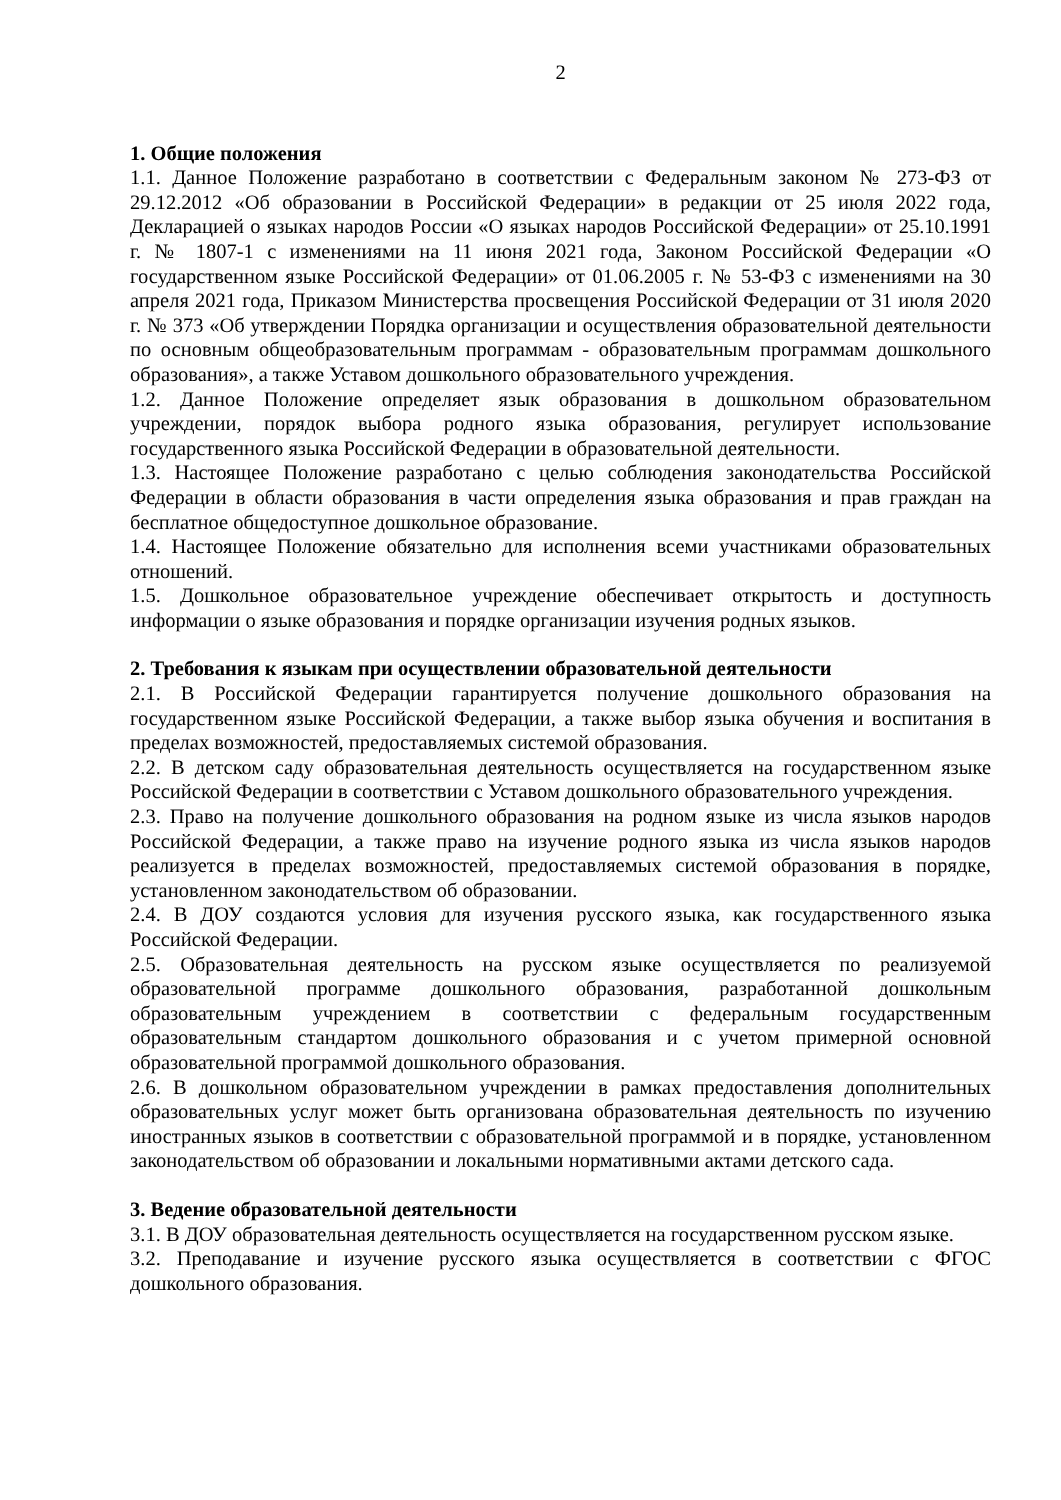2
1. Общие положения
1.1. Данное Положение разработано в соответствии с Федеральным законом № 273-ФЗ от 29.12.2012 «Об образовании в Российской Федерации» в редакции от 25 июля 2022 года, Декларацией о языках народов России «О языках народов Российской Федерации» от 25.10.1991 г. № 1807-1 с изменениями на 11 июня 2021 года, Законом Российской Федерации «О государственном языке Российской Федерации» от 01.06.2005 г. № 53-ФЗ с изменениями на 30 апреля 2021 года, Приказом Министерства просвещения Российской Федерации от 31 июля 2020 г. № 373 «Об утверждении Порядка организации и осуществления образовательной деятельности по основным общеобразовательным программам - образовательным программам дошкольного образования», а также Уставом дошкольного образовательного учреждения.
1.2. Данное Положение определяет язык образования в дошкольном образовательном учреждении, порядок выбора родного языка образования, регулирует использование государственного языка Российской Федерации в образовательной деятельности.
1.3. Настоящее Положение разработано с целью соблюдения законодательства Российской Федерации в области образования в части определения языка образования и прав граждан на бесплатное общедоступное дошкольное образование.
1.4. Настоящее Положение обязательно для исполнения всеми участниками образовательных отношений.
1.5. Дошкольное образовательное учреждение обеспечивает открытость и доступность информации о языке образования и порядке организации изучения родных языков.
2. Требования к языкам при осуществлении образовательной деятельности
2.1. В Российской Федерации гарантируется получение дошкольного образования на государственном языке Российской Федерации, а также выбор языка обучения и воспитания в пределах возможностей, предоставляемых системой образования.
2.2. В детском саду образовательная деятельность осуществляется на государственном языке Российской Федерации в соответствии с Уставом дошкольного образовательного учреждения.
2.3. Право на получение дошкольного образования на родном языке из числа языков народов Российской Федерации, а также право на изучение родного языка из числа языков народов реализуется в пределах возможностей, предоставляемых системой образования в порядке, установленном законодательством об образовании.
2.4. В ДОУ создаются условия для изучения русского языка, как государственного языка Российской Федерации.
2.5. Образовательная деятельность на русском языке осуществляется по реализуемой образовательной программе дошкольного образования, разработанной дошкольным образовательным учреждением в соответствии с федеральным государственным образовательным стандартом дошкольного образования и с учетом примерной основной образовательной программой дошкольного образования.
2.6. В дошкольном образовательном учреждении в рамках предоставления дополнительных образовательных услуг может быть организована образовательная деятельность по изучению иностранных языков в соответствии с образовательной программой и в порядке, установленном законодательством об образовании и локальными нормативными актами детского сада.
3. Ведение образовательной деятельности
3.1. В ДОУ образовательная деятельность осуществляется на государственном русском языке.
3.2. Преподавание и изучение русского языка осуществляется в соответствии с ФГОС дошкольного образования.